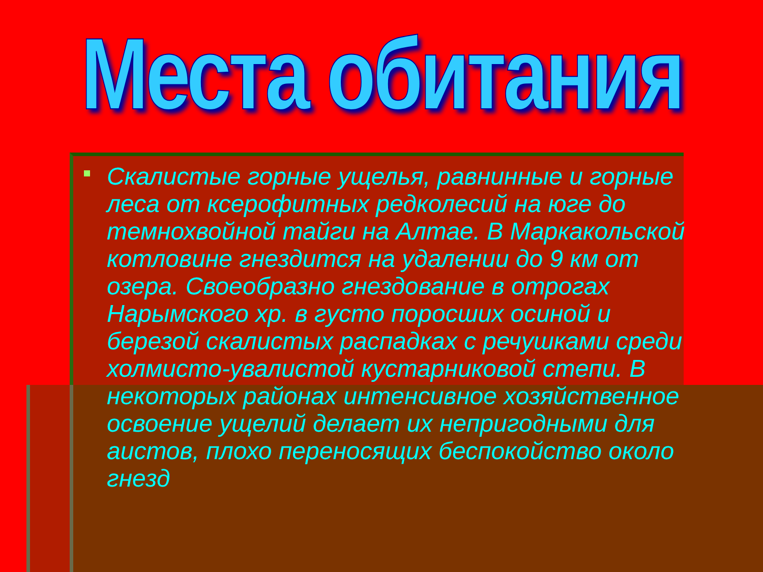Места обитания
Скалистые горные ущелья, равнинные и горные леса от ксерофитных редколесий на юге до темнохвойной тайги на Алтае. В Маркакольской котловине гнездится на удалении до 9 км от озера. Своеобразно гнездование в отрогах Нарымского хр. в густо поросших осиной и березой скалистых распадках с речушками среди холмисто-увалистой кустарниковой степи. В некоторых районах интенсивное хозяйственное освоение ущелий делает их непригодными для аистов, плохо переносящих беспокойство около гнезд